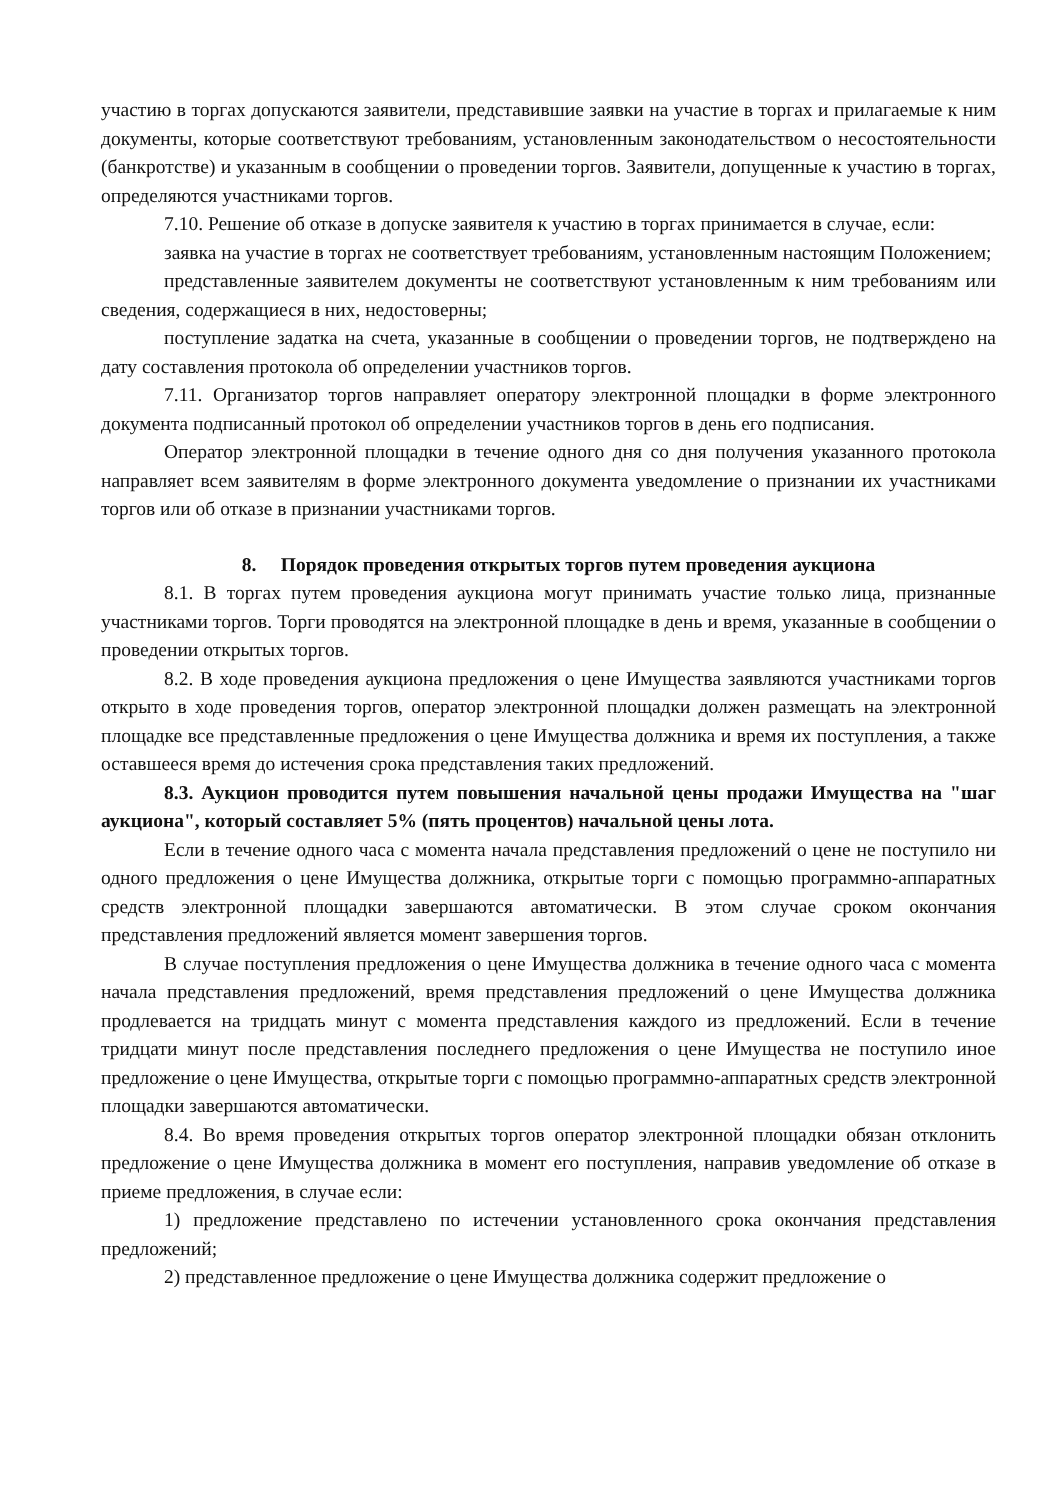участию в торгах допускаются заявители, представившие заявки на участие в торгах и прилагаемые к ним документы, которые соответствуют требованиям, установленным законодательством о несостоятельности (банкротстве) и указанным в сообщении о проведении торгов. Заявители, допущенные к участию в торгах, определяются участниками торгов.
7.10. Решение об отказе в допуске заявителя к участию в торгах принимается в случае, если:
заявка на участие в торгах не соответствует требованиям, установленным настоящим Положением;
представленные заявителем документы не соответствуют установленным к ним требованиям или сведения, содержащиеся в них, недостоверны;
поступление задатка на счета, указанные в сообщении о проведении торгов, не подтверждено на дату составления протокола об определении участников торгов.
7.11. Организатор торгов направляет оператору электронной площадки в форме электронного документа подписанный протокол об определении участников торгов в день его подписания.
Оператор электронной площадки в течение одного дня со дня получения указанного протокола направляет всем заявителям в форме электронного документа уведомление о признании их участниками торгов или об отказе в признании участниками торгов.
8. Порядок проведения открытых торгов путем проведения аукциона
8.1. В торгах путем проведения аукциона могут принимать участие только лица, признанные участниками торгов. Торги проводятся на электронной площадке в день и время, указанные в сообщении о проведении открытых торгов.
8.2. В ходе проведения аукциона предложения о цене Имущества заявляются участниками торгов открыто в ходе проведения торгов, оператор электронной площадки должен размещать на электронной площадке все представленные предложения о цене Имущества должника и время их поступления, а также оставшееся время до истечения срока представления таких предложений.
8.3. Аукцион проводится путем повышения начальной цены продажи Имущества на "шаг аукциона", который составляет 5% (пять процентов) начальной цены лота.
Если в течение одного часа с момента начала представления предложений о цене не поступило ни одного предложения о цене Имущества должника, открытые торги с помощью программно-аппаратных средств электронной площадки завершаются автоматически. В этом случае сроком окончания представления предложений является момент завершения торгов.
В случае поступления предложения о цене Имущества должника в течение одного часа с момента начала представления предложений, время представления предложений о цене Имущества должника продлевается на тридцать минут с момента представления каждого из предложений. Если в течение тридцати минут после представления последнего предложения о цене Имущества не поступило иное предложение о цене Имущества, открытые торги с помощью программно-аппаратных средств электронной площадки завершаются автоматически.
8.4. Во время проведения открытых торгов оператор электронной площадки обязан отклонить предложение о цене Имущества должника в момент его поступления, направив уведомление об отказе в приеме предложения, в случае если:
1) предложение представлено по истечении установленного срока окончания представления предложений;
2) представленное предложение о цене Имущества должника содержит предложение о